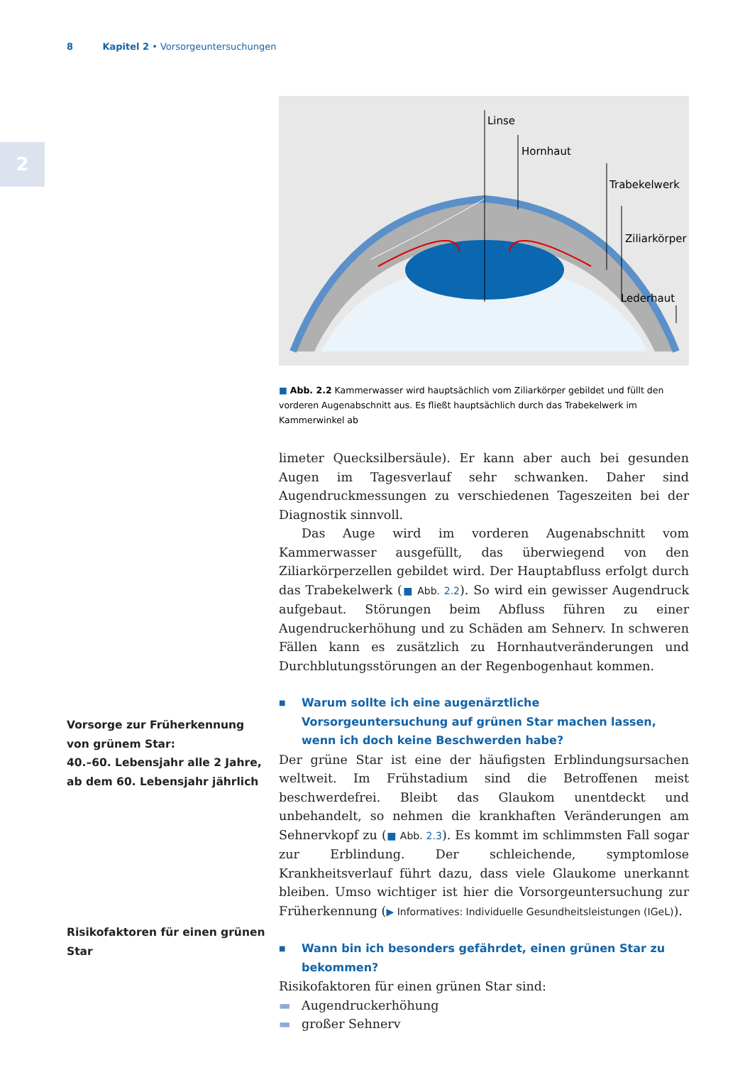8 Kapitel 2 • Vorsorgeuntersuchungen
2
Vorsorge zur Früherkennung von grünem Star:
40.–60. Lebensjahr alle 2 Jahre, ab dem 60. Lebensjahr jährlich
Risikofaktoren für einen grünen Star
Linse
Hornhaut
Trabekelwerk
Ziliarkörper
Lederhaut
■ Abb. 2.2 Kammerwasser wird hauptsächlich vom Ziliarkörper gebildet und füllt den vorderen Augenabschnitt aus. Es fließt hauptsächlich durch das Trabekelwerk im Kammerwinkel ab
limeter Quecksilbersäule). Er kann aber auch bei gesunden Augen im Tagesverlauf sehr schwanken. Daher sind Augendruckmessungen zu verschiedenen Tageszeiten bei der Diagnostik sinnvoll.
Das Auge wird im vorderen Augenabschnitt vom Kammerwasser ausgefüllt, das überwiegend von den Ziliarkörperzellen gebildet wird. Der Hauptabfluss erfolgt durch das Trabekelwerk (■ Abb. 2.2). So wird ein gewisser Augendruck aufgebaut. Störungen beim Abfluss führen zu einer Augendruckerhöhung und zu Schäden am Sehnerv. In schweren Fällen kann es zusätzlich zu Hornhautveränderungen und Durchblutungsstörungen an der Regenbogenhaut kommen.
■ Warum sollte ich eine augenärztliche Vorsorgeuntersuchung auf grünen Star machen lassen, wenn ich doch keine Beschwerden habe?
Der grüne Star ist eine der häufigsten Erblindungsursachen weltweit. Im Frühstadium sind die Betroffenen meist beschwerdefrei. Bleibt das Glaukom unentdeckt und unbehandelt, so nehmen die krankhaften Veränderungen am Sehnervkopf zu (■ Abb. 2.3). Es kommt im schlimmsten Fall sogar zur Erblindung. Der schleichende, symptomlose Krankheitsverlauf führt dazu, dass viele Glaukome unerkannt bleiben. Umso wichtiger ist hier die Vorsorgeuntersuchung zur Früherkennung (▶ Informatives: Individuelle Gesundheitsleistungen (IGeL)).
■ Wann bin ich besonders gefährdet, einen grünen Star zu bekommen?
Risikofaktoren für einen grünen Star sind:
▬ Augendruckerhöhung
▬ großer Sehnerv